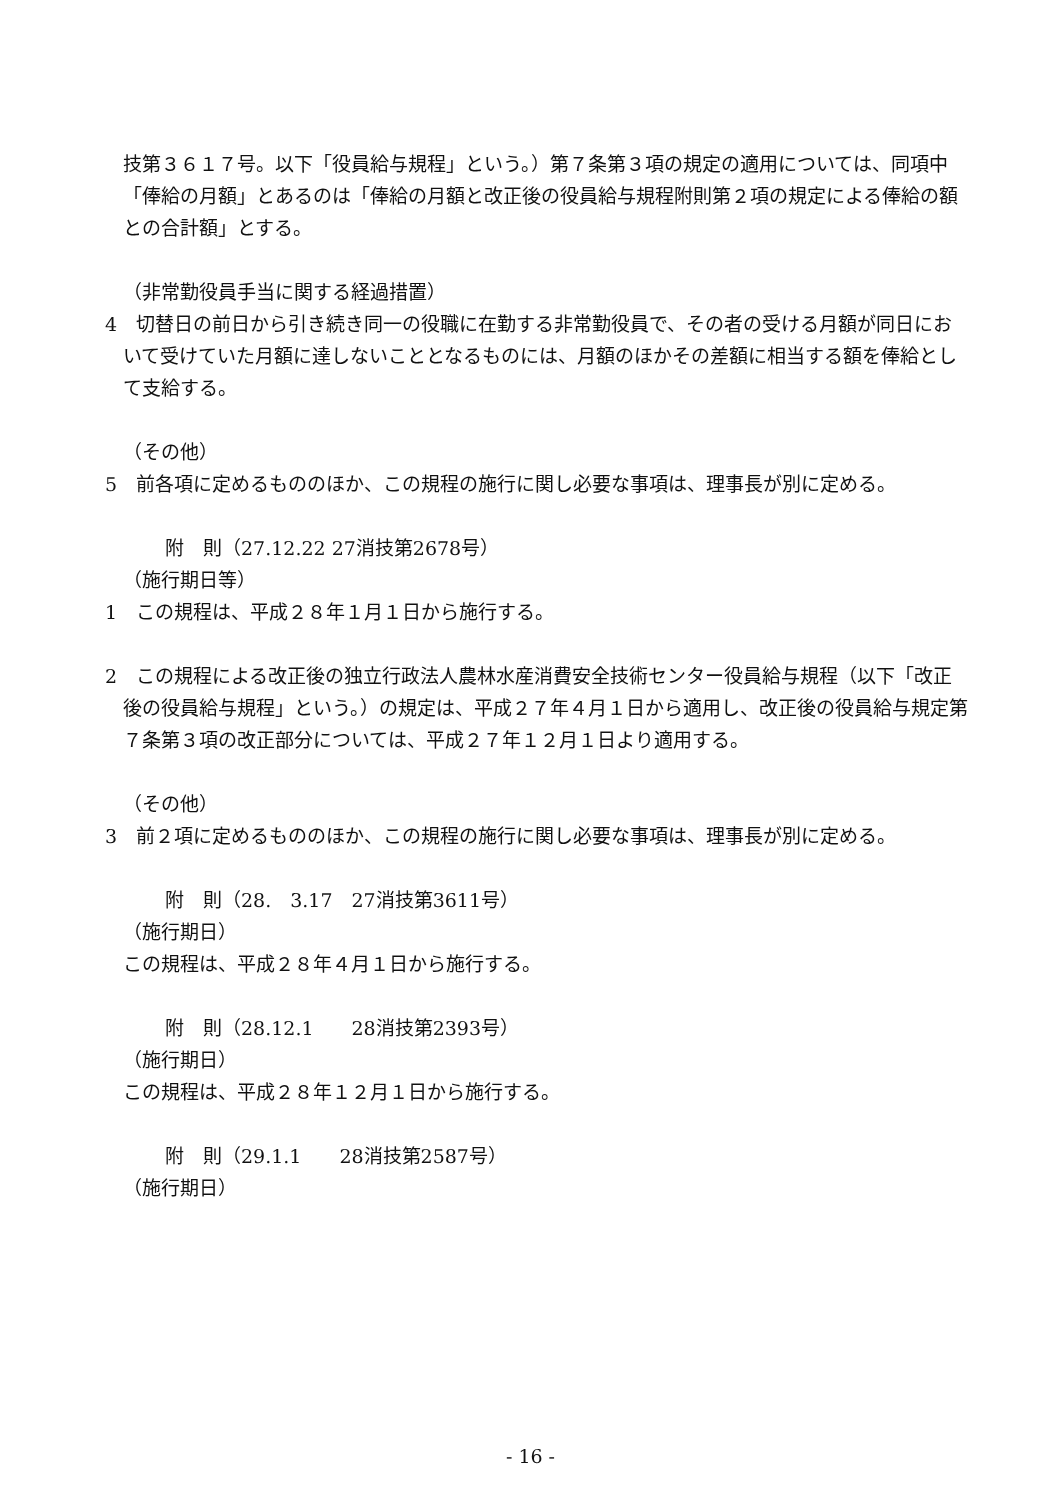技第３６１７号。以下「役員給与規程」という。）第７条第３項の規定の適用については、同項中「俸給の月額」とあるのは「俸給の月額と改正後の役員給与規程附則第２項の規定による俸給の額との合計額」とする。
（非常勤役員手当に関する経過措置）
4　切替日の前日から引き続き同一の役職に在勤する非常勤役員で、その者の受ける月額が同日において受けていた月額に達しないこととなるものには、月額のほかその差額に相当する額を俸給として支給する。
（その他）
5　前各項に定めるもののほか、この規程の施行に関し必要な事項は、理事長が別に定める。
附　則（27.12.22 27消技第2678号）
（施行期日等）
1　この規程は、平成２８年１月１日から施行する。
2　この規程による改正後の独立行政法人農林水産消費安全技術センター役員給与規程（以下「改正後の役員給与規程」という。）の規定は、平成２７年４月１日から適用し、改正後の役員給与規定第７条第３項の改正部分については、平成２７年１２月１日より適用する。
（その他）
3　前２項に定めるもののほか、この規程の施行に関し必要な事項は、理事長が別に定める。
附　則（28.　3.17　27消技第3611号）
（施行期日）
この規程は、平成２８年４月１日から施行する。
附　則（28.12.1　　28消技第2393号）
（施行期日）
この規程は、平成２８年１２月１日から施行する。
附　則（29.1.1　　28消技第2587号）
（施行期日）
- 16 -